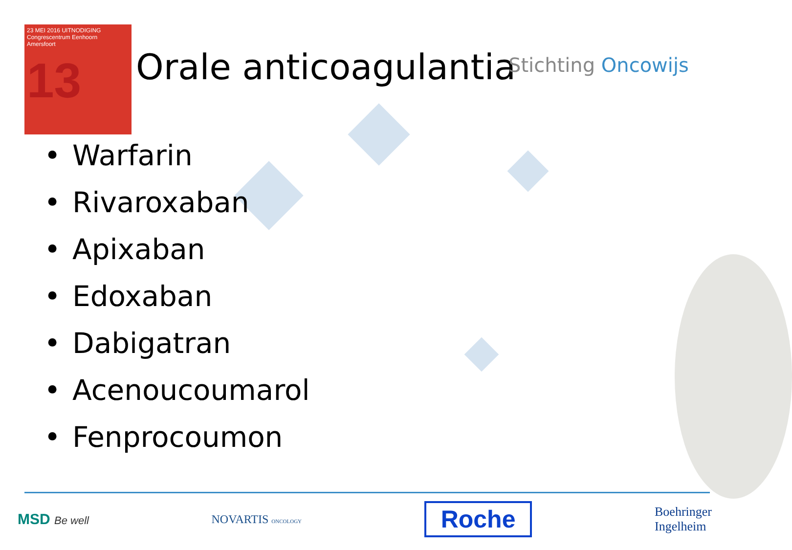23 MEI 2016 UITNODIGING
Congrescentrum Eenhoorn
Amersfoort
13
Orale anticoagulantia Stichting Oncowijs
• Warfarin
• Rivaroxaban
• Apixaban
• Edoxaban
• Dabigatran
• Acenoucoumarol
• Fenprocoumon
MSD Be well NOVARTIS ONCOLOGY
Roche
Boehringer
Ingelheim